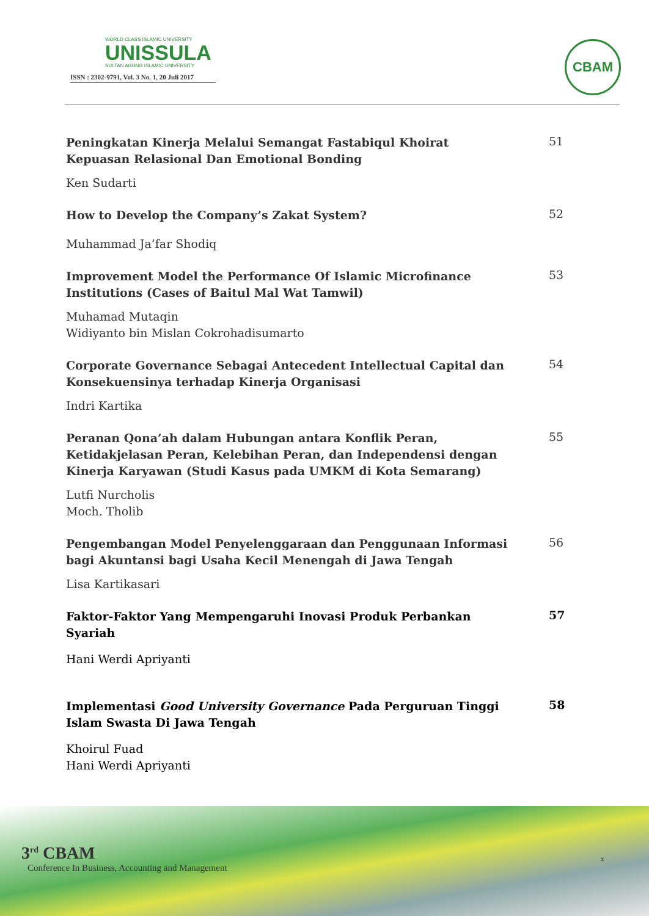WORLD CLASS ISLAMIC UNIVERSITY
UNISSULA
SULTAN AGUNG ISLAMIC UNIVERSITY
ISSN : 2302-9791, Vol. 3 No. 1, 20 Juli 2017
CBAM
Peningkatan Kinerja Melalui Semangat Fastabiqul Khoirat Kepuasan Relasional Dan Emotional Bonding
51
Ken Sudarti
How to Develop the Company’s Zakat System?
52
Muhammad Ja’far Shodiq
Improvement Model the Performance Of Islamic Microfinance Institutions (Cases of Baitul Mal Wat Tamwil)
53
Muhamad Mutaqin
Widiyanto bin Mislan Cokrohadisumarto
Corporate Governance Sebagai Antecedent Intellectual Capital dan Konsekuensinya terhadap Kinerja Organisasi
54
Indri Kartika
Peranan Qona’ah dalam Hubungan antara Konflik Peran, Ketidakjelasan Peran, Kelebihan Peran, dan Independensi dengan Kinerja Karyawan (Studi Kasus pada UMKM di Kota Semarang)
55
Lutfi Nurcholis
Moch. Tholib
Pengembangan Model Penyelenggaraan dan Penggunaan Informasi bagi Akuntansi bagi Usaha Kecil Menengah di Jawa Tengah
56
Lisa Kartikasari
Faktor-Faktor Yang Mempengaruhi Inovasi Produk Perbankan Syariah
57
Hani Werdi Apriyanti
Implementasi Good University Governance Pada Perguruan Tinggi Islam Swasta Di Jawa Tengah
58
Khoirul Fuad
Hani Werdi Apriyanti
3<sup>rd</sup> CBAM
Conference In Business, Accounting and Management
x